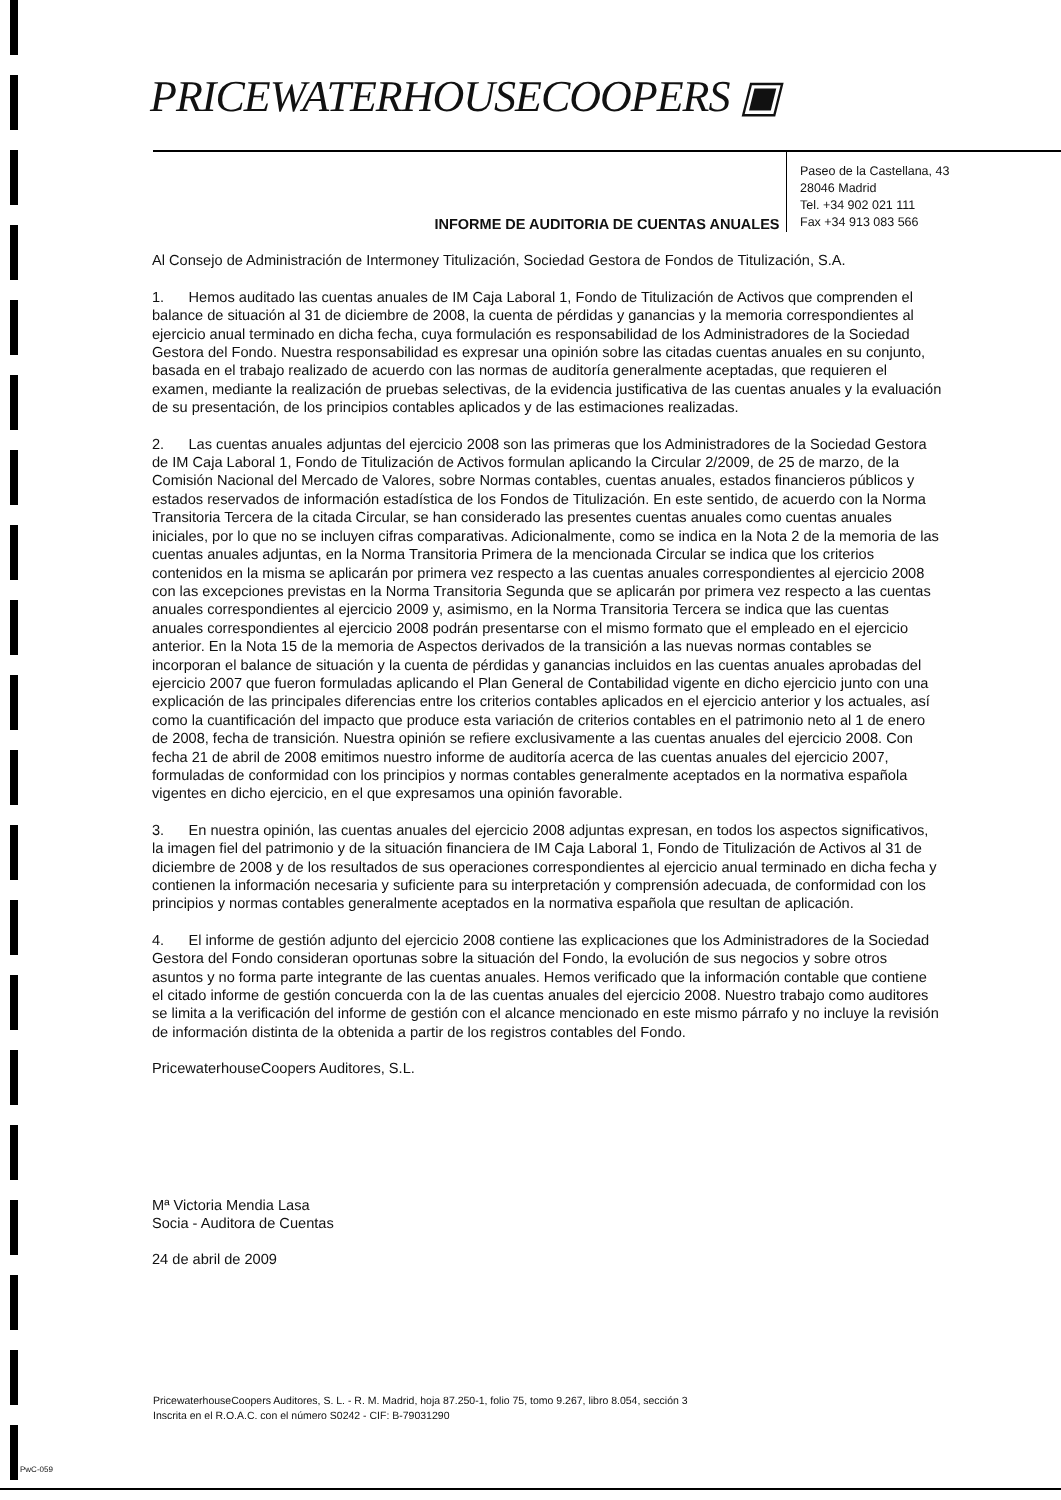PRICEWATERHOUSECOOPERS ▣
Paseo de la Castellana, 43
28046 Madrid
Tel. +34 902 021 111
Fax +34 913 083 566
INFORME DE AUDITORIA DE CUENTAS ANUALES
Al Consejo de Administración de Intermoney Titulización, Sociedad Gestora de Fondos de Titulización, S.A.
1. Hemos auditado las cuentas anuales de IM Caja Laboral 1, Fondo de Titulización de Activos que comprenden el balance de situación al 31 de diciembre de 2008, la cuenta de pérdidas y ganancias y la memoria correspondientes al ejercicio anual terminado en dicha fecha, cuya formulación es responsabilidad de los Administradores de la Sociedad Gestora del Fondo. Nuestra responsabilidad es expresar una opinión sobre las citadas cuentas anuales en su conjunto, basada en el trabajo realizado de acuerdo con las normas de auditoría generalmente aceptadas, que requieren el examen, mediante la realización de pruebas selectivas, de la evidencia justificativa de las cuentas anuales y la evaluación de su presentación, de los principios contables aplicados y de las estimaciones realizadas.
2. Las cuentas anuales adjuntas del ejercicio 2008 son las primeras que los Administradores de la Sociedad Gestora de IM Caja Laboral 1, Fondo de Titulización de Activos formulan aplicando la Circular 2/2009, de 25 de marzo, de la Comisión Nacional del Mercado de Valores, sobre Normas contables, cuentas anuales, estados financieros públicos y estados reservados de información estadística de los Fondos de Titulización. En este sentido, de acuerdo con la Norma Transitoria Tercera de la citada Circular, se han considerado las presentes cuentas anuales como cuentas anuales iniciales, por lo que no se incluyen cifras comparativas. Adicionalmente, como se indica en la Nota 2 de la memoria de las cuentas anuales adjuntas, en la Norma Transitoria Primera de la mencionada Circular se indica que los criterios contenidos en la misma se aplicarán por primera vez respecto a las cuentas anuales correspondientes al ejercicio 2008 con las excepciones previstas en la Norma Transitoria Segunda que se aplicarán por primera vez respecto a las cuentas anuales correspondientes al ejercicio 2009 y, asimismo, en la Norma Transitoria Tercera se indica que las cuentas anuales correspondientes al ejercicio 2008 podrán presentarse con el mismo formato que el empleado en el ejercicio anterior. En la Nota 15 de la memoria de Aspectos derivados de la transición a las nuevas normas contables se incorporan el balance de situación y la cuenta de pérdidas y ganancias incluidos en las cuentas anuales aprobadas del ejercicio 2007 que fueron formuladas aplicando el Plan General de Contabilidad vigente en dicho ejercicio junto con una explicación de las principales diferencias entre los criterios contables aplicados en el ejercicio anterior y los actuales, así como la cuantificación del impacto que produce esta variación de criterios contables en el patrimonio neto al 1 de enero de 2008, fecha de transición. Nuestra opinión se refiere exclusivamente a las cuentas anuales del ejercicio 2008. Con fecha 21 de abril de 2008 emitimos nuestro informe de auditoría acerca de las cuentas anuales del ejercicio 2007, formuladas de conformidad con los principios y normas contables generalmente aceptados en la normativa española vigentes en dicho ejercicio, en el que expresamos una opinión favorable.
3. En nuestra opinión, las cuentas anuales del ejercicio 2008 adjuntas expresan, en todos los aspectos significativos, la imagen fiel del patrimonio y de la situación financiera de IM Caja Laboral 1, Fondo de Titulización de Activos al 31 de diciembre de 2008 y de los resultados de sus operaciones correspondientes al ejercicio anual terminado en dicha fecha y contienen la información necesaria y suficiente para su interpretación y comprensión adecuada, de conformidad con los principios y normas contables generalmente aceptados en la normativa española que resultan de aplicación.
4. El informe de gestión adjunto del ejercicio 2008 contiene las explicaciones que los Administradores de la Sociedad Gestora del Fondo consideran oportunas sobre la situación del Fondo, la evolución de sus negocios y sobre otros asuntos y no forma parte integrante de las cuentas anuales. Hemos verificado que la información contable que contiene el citado informe de gestión concuerda con la de las cuentas anuales del ejercicio 2008. Nuestro trabajo como auditores se limita a la verificación del informe de gestión con el alcance mencionado en este mismo párrafo y no incluye la revisión de información distinta de la obtenida a partir de los registros contables del Fondo.
PricewaterhouseCoopers Auditores, S.L.
Mª Victoria Mendia Lasa
Socia - Auditora de Cuentas
24 de abril de 2009
PricewaterhouseCoopers Auditores, S. L. - R. M. Madrid, hoja 87.250-1, folio 75, tomo 9.267, libro 8.054, sección 3
Inscrita en el R.O.A.C. con el número S0242 - CIF: B-79031290
PwC-059